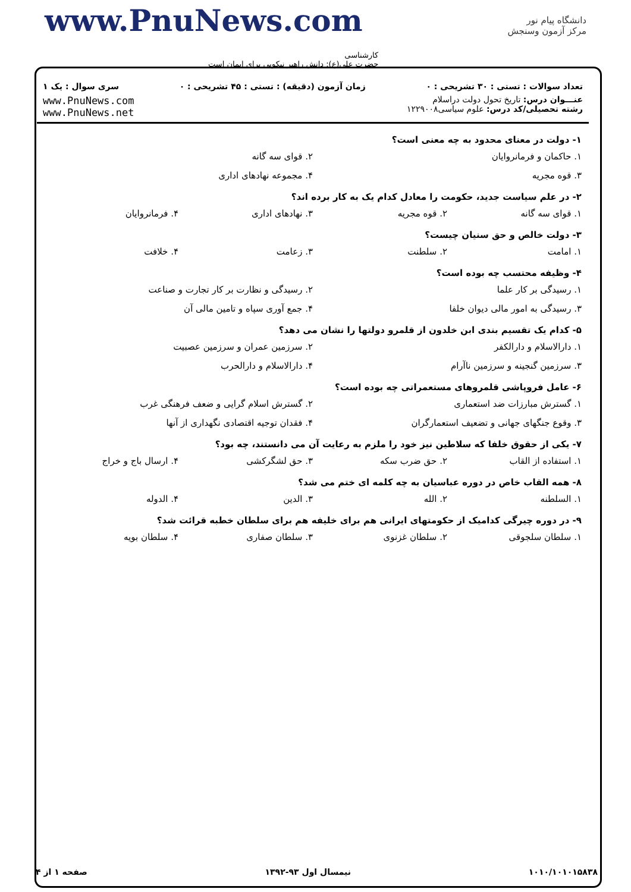www.PnuNews.com
کارشناسی
حضرت علی(ع): دانش راهبر نیکویی برای ایمان است
دانشگاه پیام نور
مرکز آزمون وسنجش
تعداد سوالات : تستی : ۳۰ تشریحی : ۰ زمان آزمون (دقیقه) : تستی : ۴۵ تشریحی : ۰ سری سوال : یک ۱
عنـــوان درس: تاریخ تحول دولت دراسلام
رشته تحصیلی/کد درس: علوم سیاسی۱۲۲۹۰۰۸
www.PnuNews.com
www.PnuNews.net
۱- دولت در معنای محدود به چه معنی است؟
۱. حاکمان و فرمانروایان ۲. قوای سه گانه
۳. قوه مجریه ۴. مجموعه نهادهای اداری
۲- در علم سیاست جدید، حکومت را معادل کدام یک به کار برده اند؟
۱. قوای سه گانه ۲. قوه مجریه ۳. نهادهای اداری ۴. فرمانروایان
۳- دولت خالص و حق سنیان چیست؟
۱. امامت ۲. سلطنت ۳. زعامت ۴. خلافت
۴- وظیفه محتسب چه بوده است؟
۱. رسیدگی بر کار علما ۲. رسیدگی و نظارت بر کار تجارت و صناعت
۳. رسیدگی به امور مالی دیوان خلفا ۴. جمع آوری سپاه و تامین مالی آن
۵- کدام یک تقسیم بندی ابن خلدون از قلمرو دولتها را نشان می دهد؟
۱. دارالاسلام و دارالکفر ۲. سرزمین عمران و سرزمین عصبیت
۳. سرزمین گنجینه و سرزمین ناآرام ۴. دارالاسلام و دارالحرب
۶- عامل فروپاشی قلمروهای مستعمراتی چه بوده است؟
۱. گسترش مبارزات ضد استعماری ۲. گسترش اسلام گرایی و ضعف فرهنگی غرب
۳. وقوع جنگهای جهانی و تضعیف استعمارگران ۴. فقدان توجیه اقتصادی نگهداری از آنها
۷- یکی از حقوق خلفا که سلاطین نیز خود را ملزم به رعایت آن می دانستند، چه بود؟
۱. استفاده از القاب ۲. حق ضرب سکه ۳. حق لشگرکشی ۴. ارسال باج و خراج
۸- همه القاب خاص در دوره عباسیان به چه کلمه ای ختم می شد؟
۱. السلطنه ۲. الله ۳. الدین ۴. الدوله
۹- در دوره چیرگی کدامیک از حکومتهای ایرانی هم برای خلیفه هم برای سلطان خطبه قرائت شد؟
۱. سلطان سلجوقی ۲. سلطان غزنوی ۳. سلطان صفاری ۴. سلطان بویه
۱۰۱۰/۱۰۱۰۱۵۸۳۸ نیمسال اول ۹۳-۱۳۹۲ صفحه ۱ از ۴